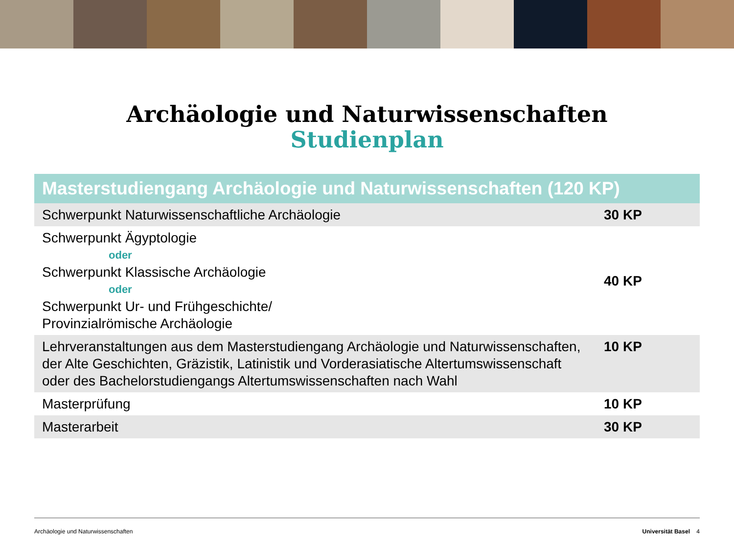Archäologie und Naturwissenschaften
Studienplan
| Masterstudiengang Archäologie und Naturwissenschaften (120 KP) | |
| --- | --- |
| Schwerpunkt Naturwissenschaftliche Archäologie | 30 KP |
| Schwerpunkt Ägyptologie oder Schwerpunkt Klassische Archäologie oder Schwerpunkt Ur- und Frühgeschichte/ Provinzialrömische Archäologie | 40 KP |
| Lehrveranstaltungen aus dem Masterstudiengang Archäologie und Naturwissenschaften, der Alte Geschichten, Gräzistik, Latinistik und Vorderasiatische Altertumswissenschaft oder des Bachelorstudiengangs Altertumswissenschaften nach Wahl | 10 KP |
| Masterprüfung | 10 KP |
| Masterarbeit | 30 KP |
Archäologie und Naturwissenschaften Universität Basel 4